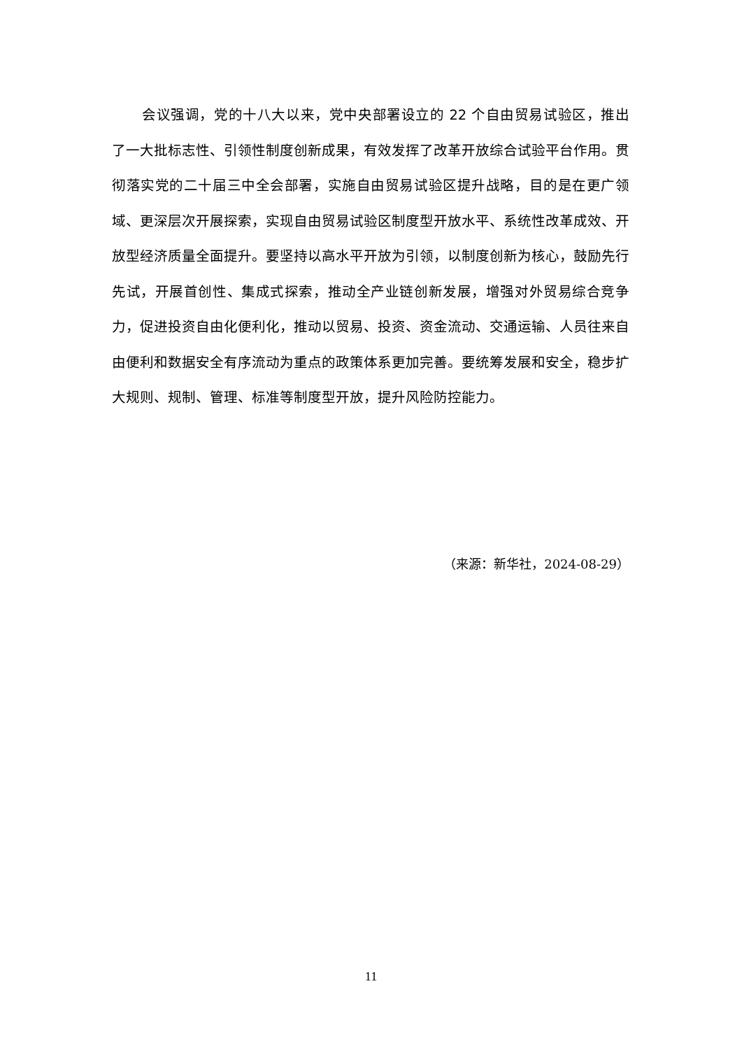会议强调，党的十八大以来，党中央部署设立的 22 个自由贸易试验区，推出了一大批标志性、引领性制度创新成果，有效发挥了改革开放综合试验平台作用。贯彻落实党的二十届三中全会部署，实施自由贸易试验区提升战略，目的是在更广领域、更深层次开展探索，实现自由贸易试验区制度型开放水平、系统性改革成效、开放型经济质量全面提升。要坚持以高水平开放为引领，以制度创新为核心，鼓励先行先试，开展首创性、集成式探索，推动全产业链创新发展，增强对外贸易综合竞争力，促进投资自由化便利化，推动以贸易、投资、资金流动、交通运输、人员往来自由便利和数据安全有序流动为重点的政策体系更加完善。要统筹发展和安全，稳步扩大规则、规制、管理、标准等制度型开放，提升风险防控能力。
（来源：新华社，2024-08-29）
11